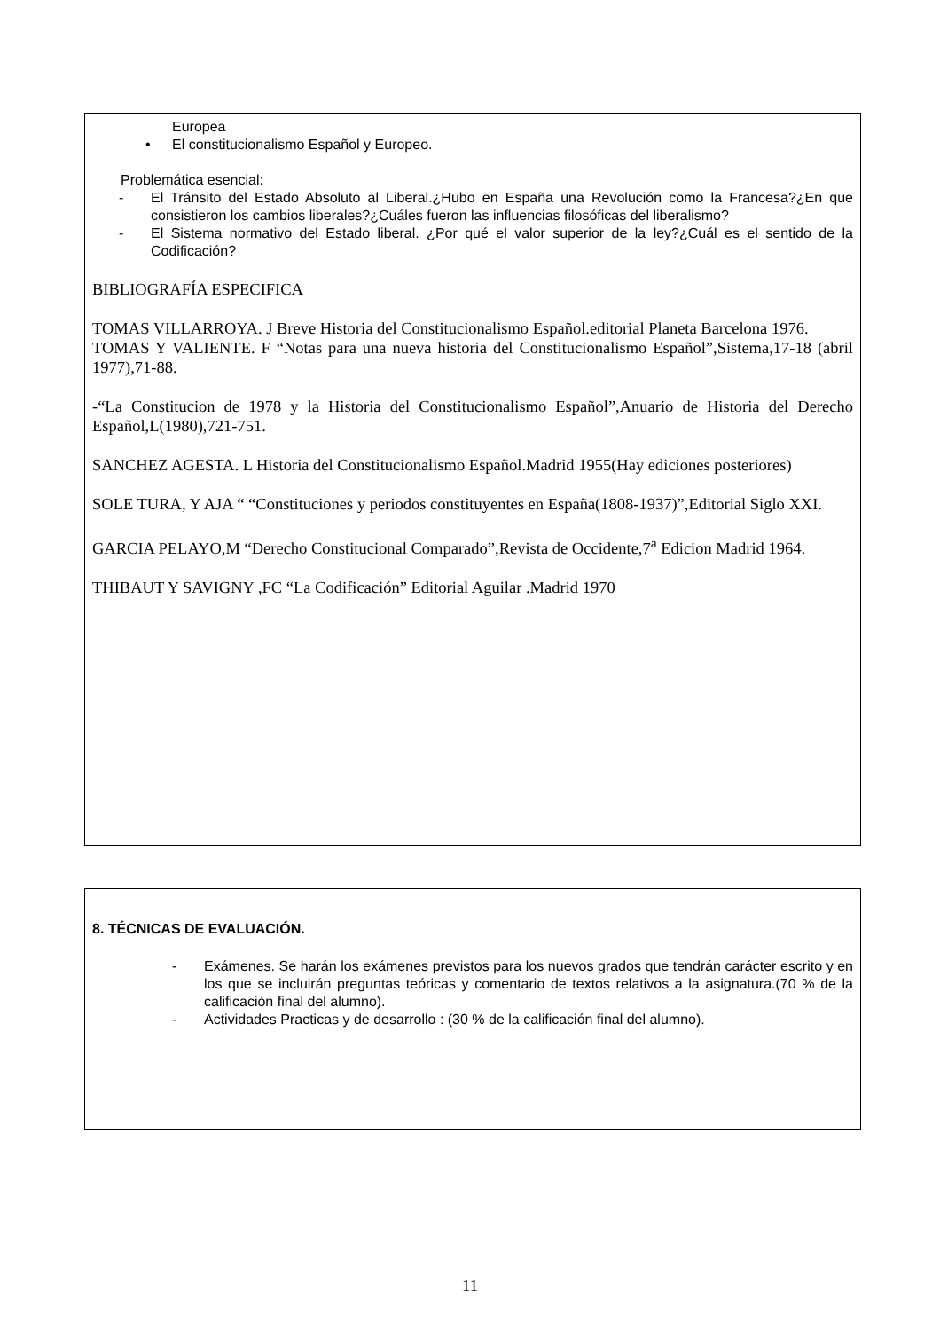Europea
• El constitucionalismo Español y Europeo.
Problemática esencial:
- El Tránsito del Estado Absoluto al Liberal.¿Hubo en España una Revolución como la Francesa?¿En que consistieron los cambios liberales?¿Cuáles fueron las influencias filosóficas del liberalismo?
- El Sistema normativo del Estado liberal. ¿Por qué el valor superior de la ley?¿Cuál es el sentido de la Codificación?
BIBLIOGRAFÍA ESPECIFICA
TOMAS VILLARROYA. J Breve Historia del Constitucionalismo Español.editorial Planeta Barcelona 1976.
TOMAS Y VALIENTE. F “Notas para una nueva historia del Constitucionalismo Español”,Sistema,17-18 (abril 1977),71-88.
-“La Constitucion de 1978 y la Historia del Constitucionalismo Español”,Anuario de Historia del Derecho Español,L(1980),721-751.
SANCHEZ AGESTA. L Historia del Constitucionalismo Español.Madrid 1955(Hay ediciones posteriores)
SOLE TURA, Y AJA “ “Constituciones y periodos constituyentes en España(1808-1937)”,Editorial Siglo XXI.
GARCIA PELAYO,M “Derecho Constitucional Comparado”,Revista de Occidente,7<sup>a</sup> Edicion Madrid 1964.
THIBAUT Y SAVIGNY ,FC “La Codificación” Editorial Aguilar .Madrid 1970
8. TÉCNICAS DE EVALUACIÓN.
- Exámenes. Se harán los exámenes previstos para los nuevos grados que tendrán carácter escrito y en los que se incluirán preguntas teóricas y comentario de textos relativos a la asignatura.(70 % de la calificación final del alumno).
- Actividades Practicas y de desarrollo : (30 % de la calificación final del alumno).
11